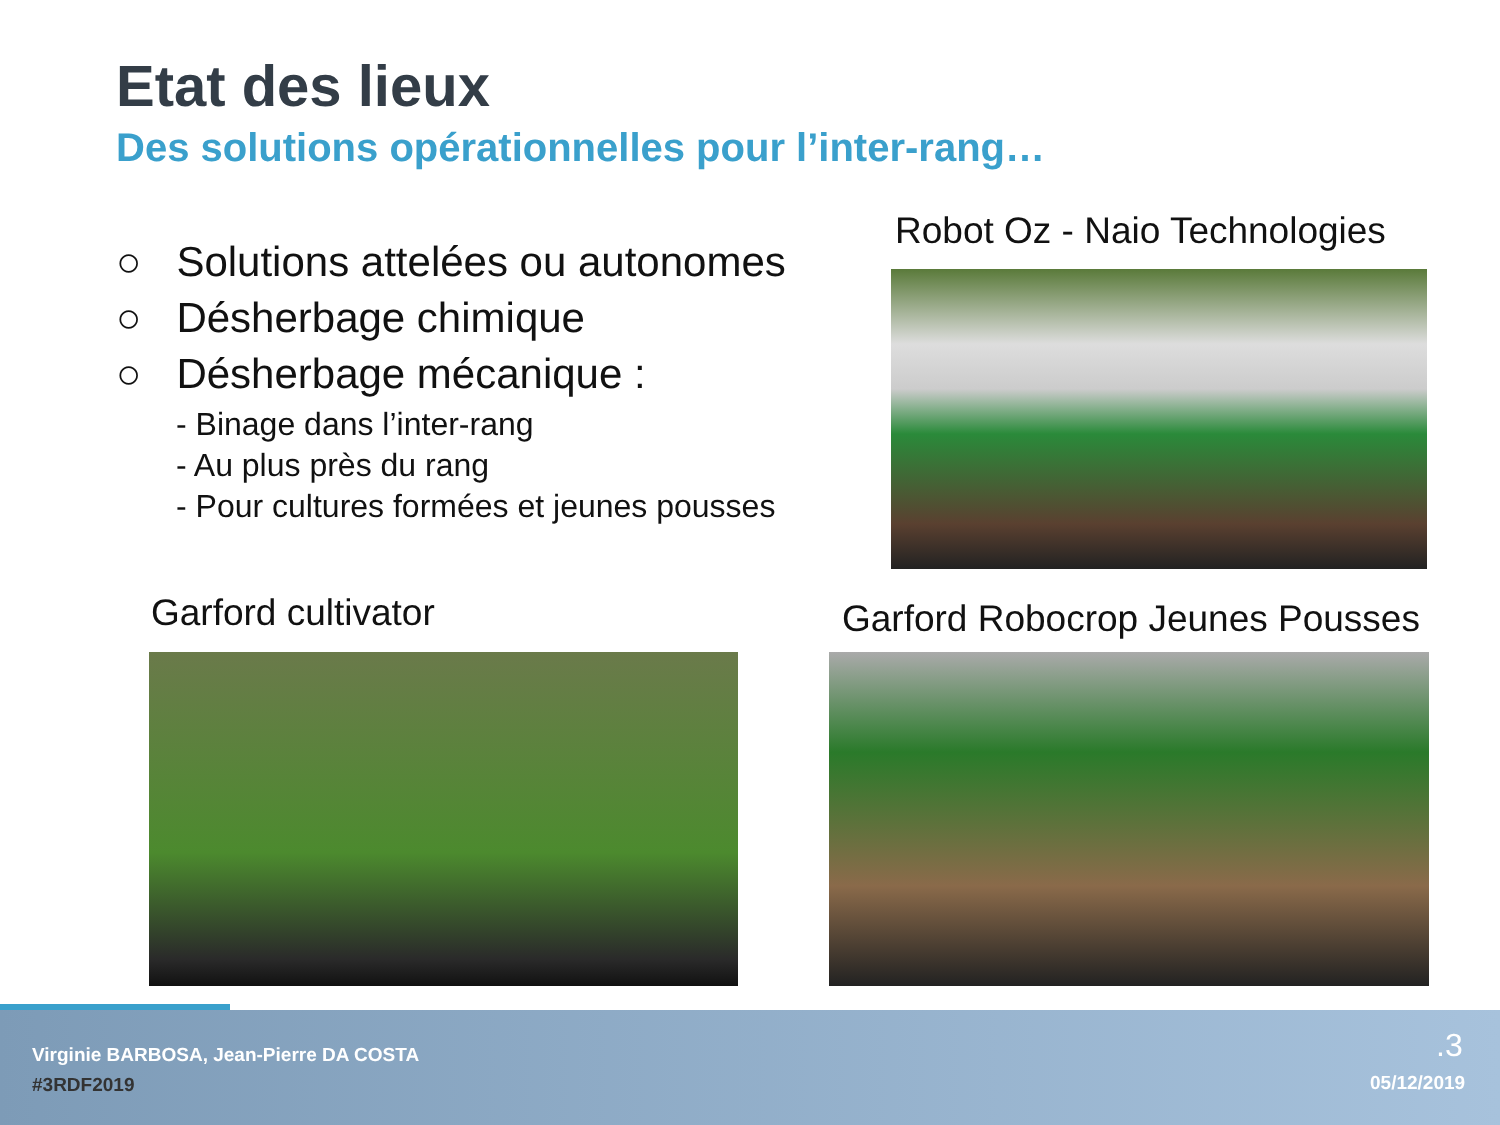Etat des lieux
Des solutions opérationnelles pour l’inter-rang…
○ Solutions attelées ou autonomes
○ Désherbage chimique
○ Désherbage mécanique :
- Binage dans l’inter-rang
- Au plus près du rang
- Pour cultures formées et jeunes pousses
Robot Oz - Naio Technologies
Garford cultivator
Garford Robocrop Jeunes Pousses
Virginie BARBOSA, Jean-Pierre DA COSTA
#3RDF2019
.3
05/12/2019